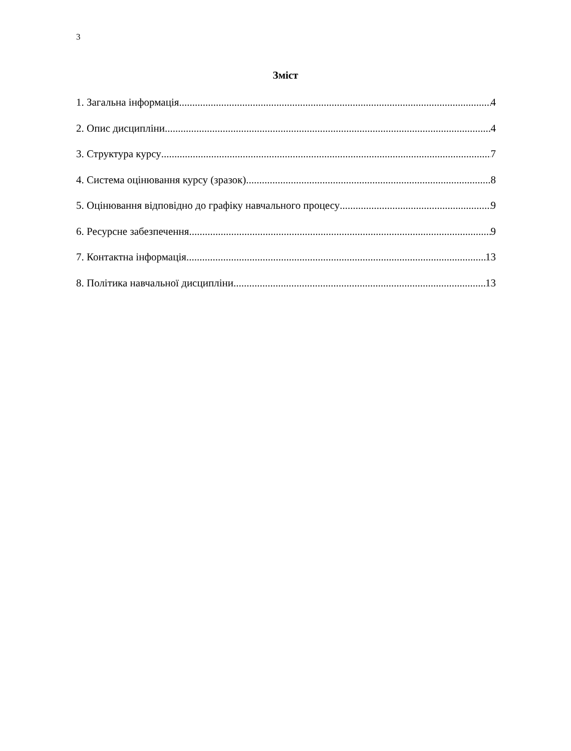3
Зміст
1. Загальна інформація 4
2. Опис дисципліни 4
3. Структура курсу 7
4. Система оцінювання курсу (зразок) 8
5. Оцінювання відповідно до графіку навчального процесу 9
6. Ресурсне забезпечення 9
7. Контактна інформація 13
8. Політика навчальної дисципліни 13